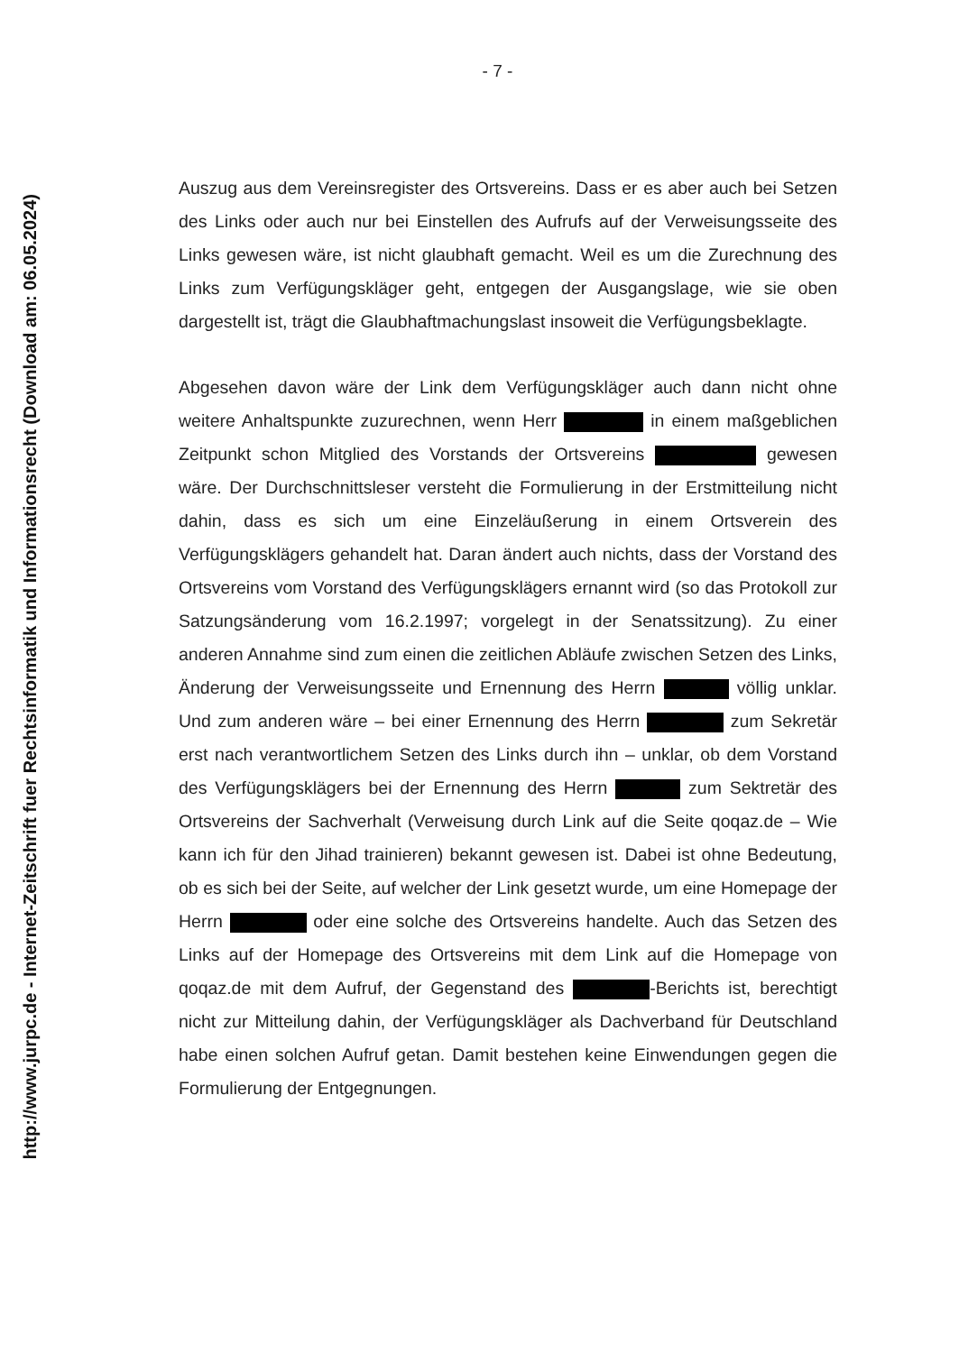http://www.jurpc.de - Internet-Zeitschrift fuer Rechtsinformatik und Informationsrecht (Download am: 06.05.2024)
- 7 -
Auszug aus dem Vereinsregister des Ortsvereins. Dass er es aber auch bei Setzen des Links oder auch nur bei Einstellen des Aufrufs auf der Verweisungsseite des Links gewesen wäre, ist nicht glaubhaft gemacht. Weil es um die Zurechnung des Links zum Verfügungskläger geht, entgegen der Ausgangslage, wie sie oben dargestellt ist, trägt die Glaubhaftmachungslast insoweit die Verfügungsbeklagte.
Abgesehen davon wäre der Link dem Verfügungskläger auch dann nicht ohne weitere Anhaltspunkte zuzurechnen, wenn Herr in einem maßgeblichen Zeitpunkt schon Mitglied des Vorstands der Ortsvereins gewesen wäre. Der Durchschnittsleser versteht die Formulierung in der Erstmitteilung nicht dahin, dass es sich um eine Einzeläußerung in einem Ortsverein des Verfügungsklägers gehandelt hat. Daran ändert auch nichts, dass der Vorstand des Ortsvereins vom Vorstand des Verfügungsklägers ernannt wird (so das Protokoll zur Satzungsänderung vom 16.2.1997; vorgelegt in der Senatssitzung). Zu einer anderen Annahme sind zum einen die zeitlichen Abläufe zwischen Setzen des Links, Änderung der Verweisungsseite und Ernennung des Herrn völlig unklar. Und zum anderen wäre – bei einer Ernennung des Herrn zum Sekretär erst nach verantwortlichem Setzen des Links durch ihn – unklar, ob dem Vorstand des Verfügungsklägers bei der Ernennung des Herrn zum Sektretär des Ortsvereins der Sachverhalt (Verweisung durch Link auf die Seite qoqaz.de – Wie kann ich für den Jihad trainieren) bekannt gewesen ist. Dabei ist ohne Bedeutung, ob es sich bei der Seite, auf welcher der Link gesetzt wurde, um eine Homepage der Herrn oder eine solche des Ortsvereins handelte. Auch das Setzen des Links auf der Homepage des Ortsvereins mit dem Link auf die Homepage von qoqaz.de mit dem Aufruf, der Gegenstand des -Berichts ist, berechtigt nicht zur Mitteilung dahin, der Verfügungskläger als Dachverband für Deutschland habe einen solchen Aufruf getan. Damit bestehen keine Einwendungen gegen die Formulierung der Entgegnungen.